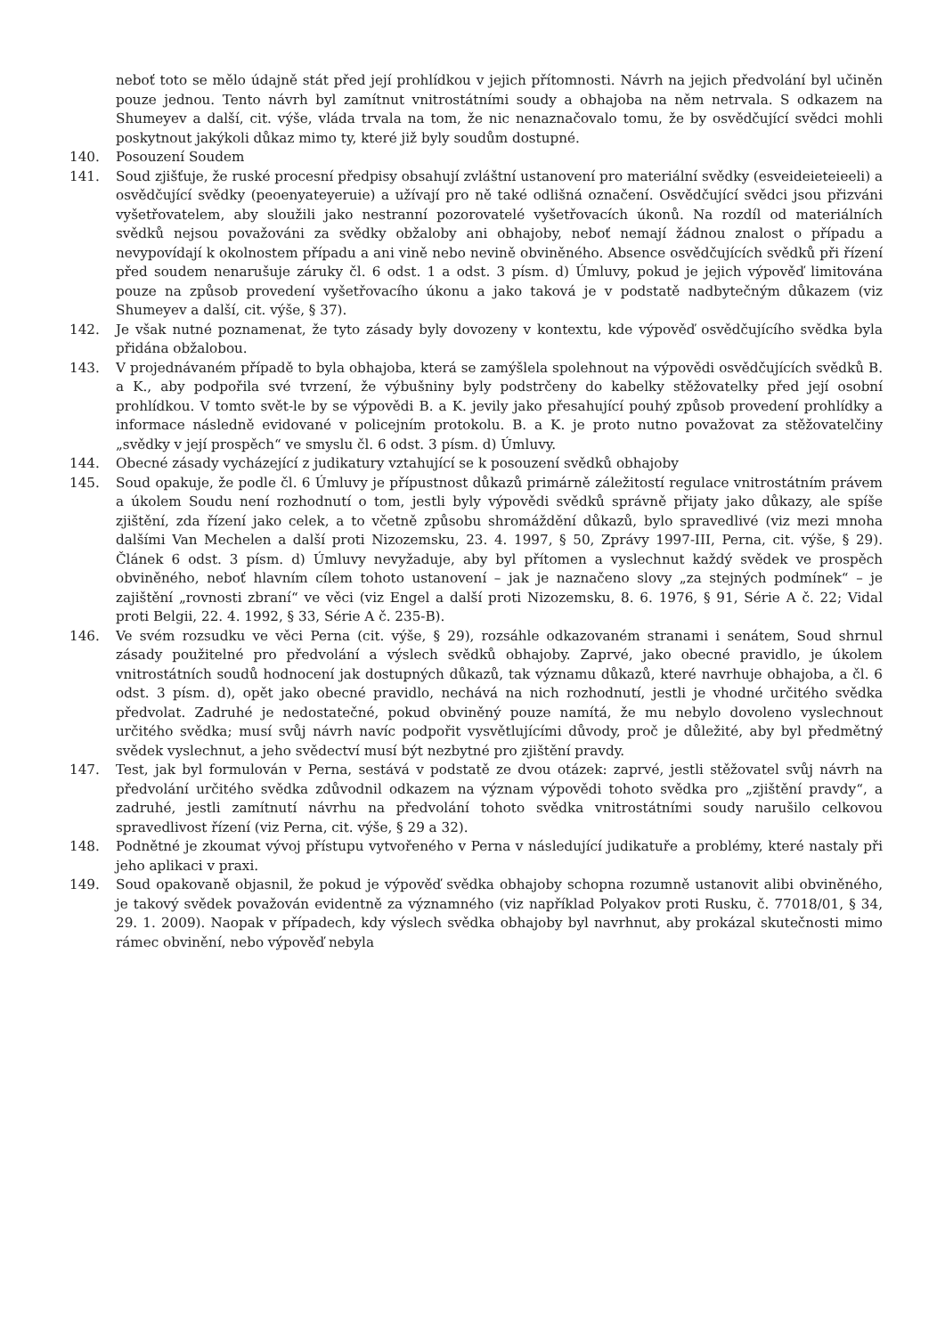neboť toto se mělo údajně stát před její prohlídkou v jejich přítomnosti. Návrh na jejich předvolání byl učiněn pouze jednou. Tento návrh byl zamítnut vnitrostátními soudy a obhajoba na něm netrvala. S odkazem na Shumeyev a další, cit. výše, vláda trvala na tom, že nic nenaznačovalo tomu, že by osvědčující svědci mohli poskytnout jakýkoli důkaz mimo ty, které již byly soudům dostupné.
140. Posouzení Soudem
141. Soud zjišťuje, že ruské procesní předpisy obsahují zvláštní ustanovení pro materiální svědky (esveideieteieeli) a osvědčující svědky (peoenyateyeruie) a užívají pro ně také odlišná označení. Osvědčující svědci jsou přizváni vyšetřovatelem, aby sloužili jako nestranní pozorovatelé vyšetřovacích úkonů. Na rozdíl od materiálních svědků nejsou považováni za svědky obžaloby ani obhajoby, neboť nemají žádnou znalost o případu a nevypovídají k okolnostem případu a ani vině nebo nevině obviněného. Absence osvědčujících svědků při řízení před soudem nenarušuje záruky čl. 6 odst. 1 a odst. 3 písm. d) Úmluvy, pokud je jejich výpověď limitována pouze na způsob provedení vyšetřovacího úkonu a jako taková je v podstatě nadbytečným důkazem (viz Shumeyev a další, cit. výše, § 37).
142. Je však nutné poznamenat, že tyto zásady byly dovozeny v kontextu, kde výpověď osvědčujícího svědka byla přidána obžalobou.
143. V projednávaném případě to byla obhajoba, která se zamýšlela spolehnout na výpovědi osvědčujících svědků B. a K., aby podpořila své tvrzení, že výbušniny byly podstrčeny do kabelky stěžovatelky před její osobní prohlídkou. V tomto svět-le by se výpovědi B. a K. jevily jako přesahující pouhý způsob provedení prohlídky a informace následně evidované v policejním protokolu. B. a K. je proto nutno považovat za stěžovatelčiny „svědky v její prospěch“ ve smyslu čl. 6 odst. 3 písm. d) Úmluvy.
144. Obecné zásady vycházející z judikatury vztahující se k posouzení svědků obhajoby
145. Soud opakuje, že podle čl. 6 Úmluvy je přípustnost důkazů primárně záležitostí regulace vnitrostátním právem a úkolem Soudu není rozhodnutí o tom, jestli byly výpovědi svědků správně přijaty jako důkazy, ale spíše zjištění, zda řízení jako celek, a to včetně způsobu shromáždění důkazů, bylo spravedlivé (viz mezi mnoha dalšími Van Mechelen a další proti Nizozemsku, 23. 4. 1997, § 50, Zprávy 1997-III, Perna, cit. výše, § 29). Článek 6 odst. 3 písm. d) Úmluvy nevyžaduje, aby byl přítomen a vyslechnut každý svědek ve prospěch obviněného, neboť hlavním cílem tohoto ustanovení – jak je naznačeno slovy „za stejných podmínek“ – je zajištění „rovnosti zbraní“ ve věci (viz Engel a další proti Nizozemsku, 8. 6. 1976, § 91, Série A č. 22; Vidal proti Belgii, 22. 4. 1992, § 33, Série A č. 235-B).
146. Ve svém rozsudku ve věci Perna (cit. výše, § 29), rozsáhle odkazovaném stranami i senátem, Soud shrnul zásady použitelné pro předvolání a výslech svědků obhajoby. Zaprvé, jako obecné pravidlo, je úkolem vnitrostátních soudů hodnocení jak dostupných důkazů, tak významu důkazů, které navrhuje obhajoba, a čl. 6 odst. 3 písm. d), opět jako obecné pravidlo, nechává na nich rozhodnutí, jestli je vhodné určitého svědka předvolat. Zadruhé je nedostatečné, pokud obviněný pouze namítá, že mu nebylo dovoleno vyslechnout určitého svědka; musí svůj návrh navíc podpořit vysvětlujícími důvody, proč je důležité, aby byl předmětný svědek vyslechnut, a jeho svědectví musí být nezbytné pro zjištění pravdy.
147. Test, jak byl formulován v Perna, sestává v podstatě ze dvou otázek: zaprvé, jestli stěžovatel svůj návrh na předvolání určitého svědka zdůvodnil odkazem na význam výpovědi tohoto svědka pro „zjištění pravdy“, a zadruhé, jestli zamítnutí návrhu na předvolání tohoto svědka vnitrostátními soudy narušilo celkovou spravedlivost řízení (viz Perna, cit. výše, § 29 a 32).
148. Podnětné je zkoumat vývoj přístupu vytvořeného v Perna v následující judikatuře a problémy, které nastaly při jeho aplikaci v praxi.
149. Soud opakovaně objasnil, že pokud je výpověď svědka obhajoby schopna rozumně ustanovit alibi obviněného, je takový svědek považován evidentně za významného (viz například Polyakov proti Rusku, č. 77018/01, § 34, 29. 1. 2009). Naopak v případech, kdy výslech svědka obhajoby byl navrhnut, aby prokázal skutečnosti mimo rámec obvinění, nebo výpověď nebyla